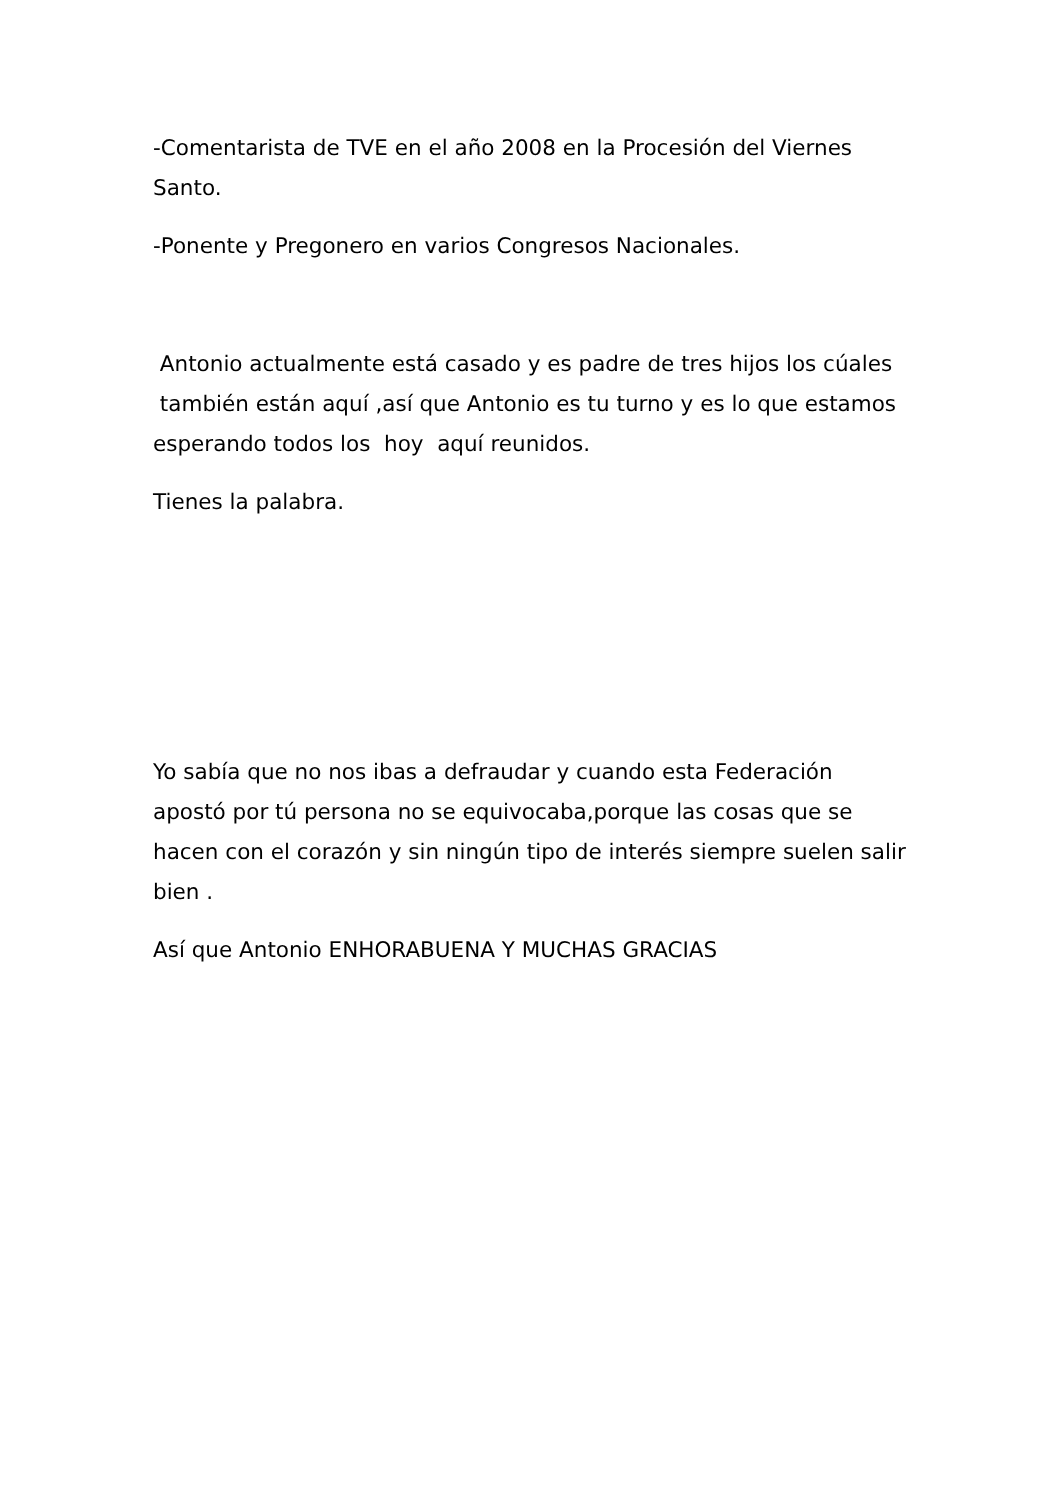-Comentarista de TVE en el año 2008 en la Procesión del Viernes Santo.
-Ponente y Pregonero en varios Congresos Nacionales.
Antonio actualmente está casado y es padre de tres hijos los cúales también están aquí ,así que Antonio es tu turno y es lo que estamos esperando todos los hoy aquí reunidos.
Tienes la palabra.
Yo sabía que no nos ibas a defraudar y cuando esta Federación apostó por tú persona no se equivocaba,porque las cosas que se hacen con el corazón y sin ningún tipo de interés siempre suelen salir bien .
Así que Antonio ENHORABUENA Y MUCHAS GRACIAS